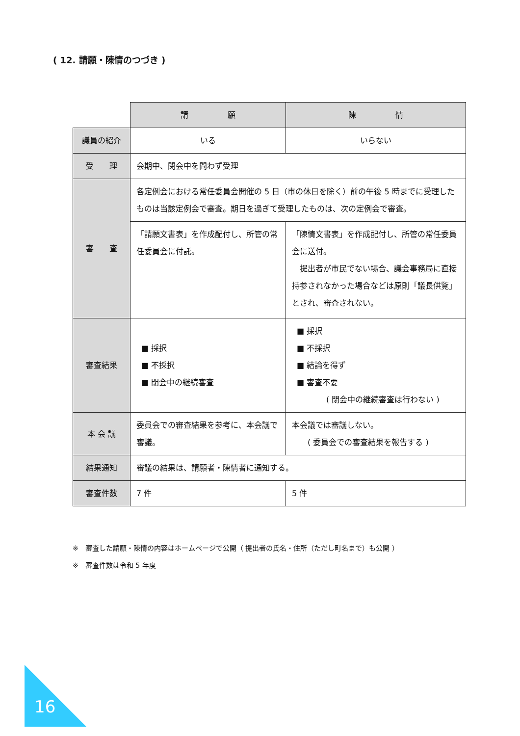( 12. 請願・陳情のつづき )
| | 請 願 | 陳 情 |
| 議員の紹介 | いる | いらない |
| 受 理 | 会期中、閉会中を問わず受理 | |
| 審 査 | 各定例会における常任委員会開催の 5 日（市の休日を除く）前の午後 5 時までに受理したものは当該定例会で審査。期日を過ぎて受理したものは、次の定例会で審査。 | |
| | 「請願文書表」を作成配付し、所管の常任委員会に付託。 | 「陳情文書表」を作成配付し、所管の常任委員会に送付。 提出者が市民でない場合、議会事務局に直接持参されなかった場合などは原則「議長供覧」とされ、審査されない。 |
| 審査結果 | ■ 採択 ■ 不採択 ■ 閉会中の継続審査 | ■ 採択 ■ 不採択 ■ 結論を得ず ■ 審査不要 ( 閉会中の継続審査は行わない ) |
| 本 会 議 | 委員会での審査結果を参考に、本会議で審議。 | 本会議では審議しない。 ( 委員会での審査結果を報告する ) |
| 結果通知 | 審議の結果は、請願者・陳情者に通知する。 | |
| 審査件数 | 7 件 | 5 件 |
※　審査した請願・陳情の内容はホームページで公開（ 提出者の氏名・住所（ただし町名まで）も公開 ）
※　審査件数は令和 5 年度
16